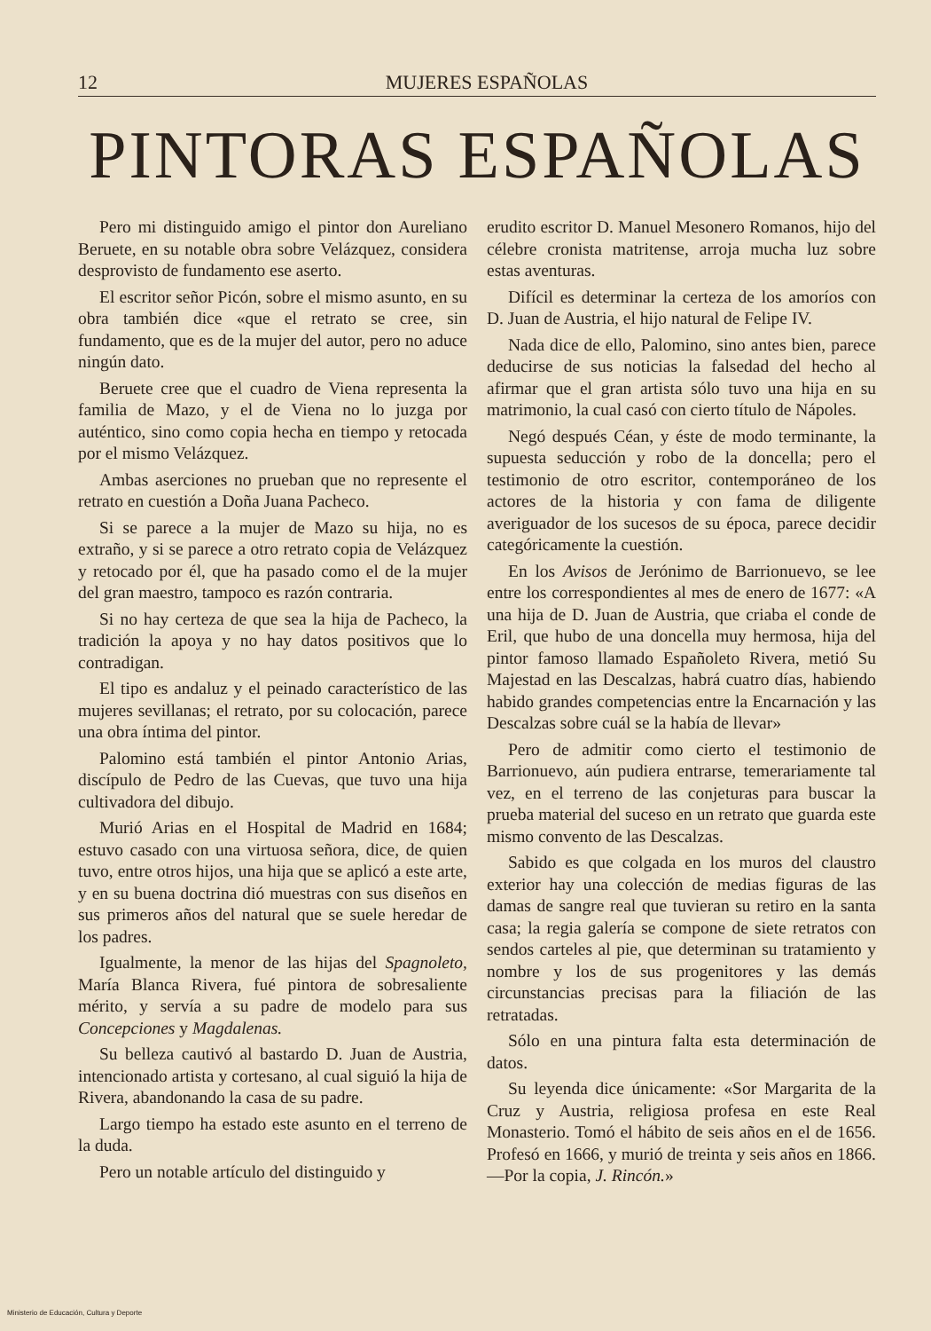12 MUJERES ESPAÑOLAS
PINTORAS ESPAÑOLAS
Pero mi distinguido amigo el pintor don Aureliano Beruete, en su notable obra sobre Velázquez, considera desprovisto de fundamento ese aserto.
El escritor señor Picón, sobre el mismo asunto, en su obra también dice «que el retrato se cree, sin fundamento, que es de la mujer del autor, pero no aduce ningún dato.
Beruete cree que el cuadro de Viena representa la familia de Mazo, y el de Viena no lo juzga por auténtico, sino como copia hecha en tiempo y retocada por el mismo Velázquez.
Ambas aserciones no prueban que no represente el retrato en cuestión a Doña Juana Pacheco.
Si se parece a la mujer de Mazo su hija, no es extraño, y si se parece a otro retrato copia de Velázquez y retocado por él, que ha pasado como el de la mujer del gran maestro, tampoco es razón contraria.
Si no hay certeza de que sea la hija de Pacheco, la tradición la apoya y no hay datos positivos que lo contradigan.
El tipo es andaluz y el peinado característico de las mujeres sevillanas; el retrato, por su colocación, parece una obra íntima del pintor.
Palomino está también el pintor Antonio Arias, discípulo de Pedro de las Cuevas, que tuvo una hija cultivadora del dibujo.
Murió Arias en el Hospital de Madrid en 1684; estuvo casado con una virtuosa señora, dice, de quien tuvo, entre otros hijos, una hija que se aplicó a este arte, y en su buena doctrina dió muestras con sus diseños en sus primeros años del natural que se suele heredar de los padres.
Igualmente, la menor de las hijas del Spagnoleto, María Blanca Rivera, fué pintora de sobresaliente mérito, y servía a su padre de modelo para sus Concepciones y Magdalenas.
Su belleza cautivó al bastardo D. Juan de Austria, intencionado artista y cortesano, al cual siguió la hija de Rivera, abandonando la casa de su padre.
Largo tiempo ha estado este asunto en el terreno de la duda.
Pero un notable artículo del distinguido y
erudito escritor D. Manuel Mesonero Romanos, hijo del célebre cronista matritense, arroja mucha luz sobre estas aventuras.
Difícil es determinar la certeza de los amoríos con D. Juan de Austria, el hijo natural de Felipe IV.
Nada dice de ello, Palomino, sino antes bien, parece deducirse de sus noticias la falsedad del hecho al afirmar que el gran artista sólo tuvo una hija en su matrimonio, la cual casó con cierto título de Nápoles.
Negó después Céan, y éste de modo terminante, la supuesta seducción y robo de la doncella; pero el testimonio de otro escritor, contemporáneo de los actores de la historia y con fama de diligente averiguador de los sucesos de su época, parece decidir categóricamente la cuestión.
En los Avisos de Jerónimo de Barrionuevo, se lee entre los correspondientes al mes de enero de 1677: «A una hija de D. Juan de Austria, que criaba el conde de Eril, que hubo de una doncella muy hermosa, hija del pintor famoso llamado Españoleto Rivera, metió Su Majestad en las Descalzas, habrá cuatro días, habiendo habido grandes competencias entre la Encarnación y las Descalzas sobre cuál se la había de llevar»
Pero de admitir como cierto el testimonio de Barrionuevo, aún pudiera entrarse, temerariamente tal vez, en el terreno de las conjeturas para buscar la prueba material del suceso en un retrato que guarda este mismo convento de las Descalzas.
Sabido es que colgada en los muros del claustro exterior hay una colección de medias figuras de las damas de sangre real que tuvieran su retiro en la santa casa; la regia galería se compone de siete retratos con sendos carteles al pie, que determinan su tratamiento y nombre y los de sus progenitores y las demás circunstancias precisas para la filiación de las retratadas.
Sólo en una pintura falta esta determinación de datos.
Su leyenda dice únicamente: «Sor Margarita de la Cruz y Austria, religiosa profesa en este Real Monasterio. Tomó el hábito de seis años en el de 1656. Profesó en 1666, y murió de treinta y seis años en 1866.—Por la copia, J. Rincón.»
Ministerio de Educación, Cultura y Deporte